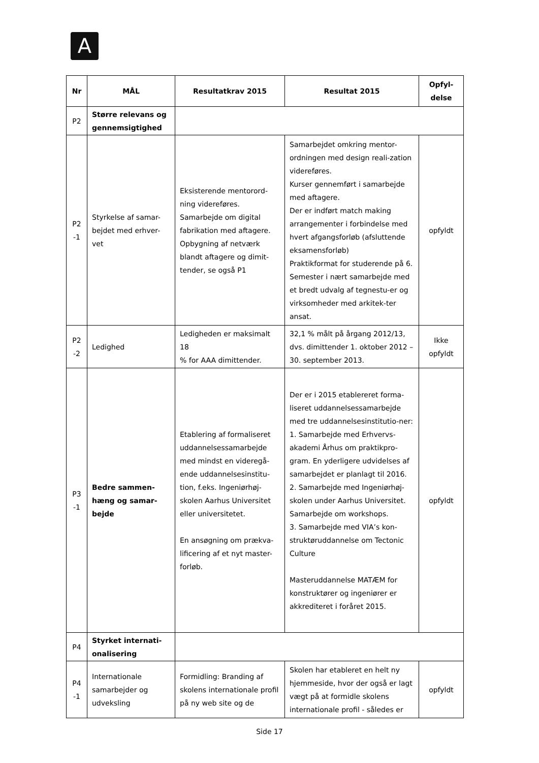A
| Nr | MÅL | Resultatkrav 2015 | Resultat 2015 | Opfyl- delse |
| --- | --- | --- | --- | --- |
| P2 | Større relevans og gennemsigtighed | | | |
| P2 -1 | Styrkelse af samar-bejdet med erhver-vet | Eksisterende mentorord-ning videreføres. Samarbejde om digital fabrikation med aftagere. Opbygning af netværk blandt aftagere og dimit-tender, se også P1 | Samarbejdet omkring mentor-ordningen med design reali-zation videreføres. Kurser gennemført i samarbejde med aftagere. Der er indført match making arrangementer i forbindelse med hvert afgangsforløb (afsluttende eksamensforløb) Praktikformat for studerende på 6. Semester i nært samarbejde med et bredt udvalg af tegnestu-er og virksomheder med arkitek-ter ansat. | opfyldt |
| P2 -2 | Ledighed | Ledigheden er maksimalt 18 % for AAA dimittender. | 32,1 % målt på årgang 2012/13, dvs. dimittender 1. oktober 2012 – 30. september 2013. | Ikke opfyldt |
| P3 -1 | Bedre sammen-hæng og samar-bejde | Etablering af formaliseret uddannelsessamarbejde med mindst en videregå-ende uddannelsesinstitu-tion, f.eks. Ingeniørhøj-skolen Aarhus Universitet eller universitetet. En ansøgning om prækva-lificering af et nyt master-forløb. | Der er i 2015 etablereret forma-liseret uddannelsessamarbejde med tre uddannelsesinstitutio-ner: 1. Samarbejde med Erhvervs-akademi Århus om praktikpro-gram. En yderligere udvidelses af samarbejdet er planlagt til 2016. 2. Samarbejde med Ingeniørhøj-skolen under Aarhus Universitet. Samarbejde om workshops. 3. Samarbejde med VIA’s kon-struktøruddannelse om Tectonic Culture Masteruddannelse MATÆM for konstruktører og ingeniører er akkrediteret i foråret 2015. | opfyldt |
| P4 | Styrket internati-onalisering | | | |
| P4 -1 | Internationale samarbejder og udveksling | Formidling: Branding af skolens internationale profil på ny web site og de | Skolen har etableret en helt ny hjemmeside, hvor der også er lagt vægt på at formidle skolens internationale profil - således er | opfyldt |
Side 17